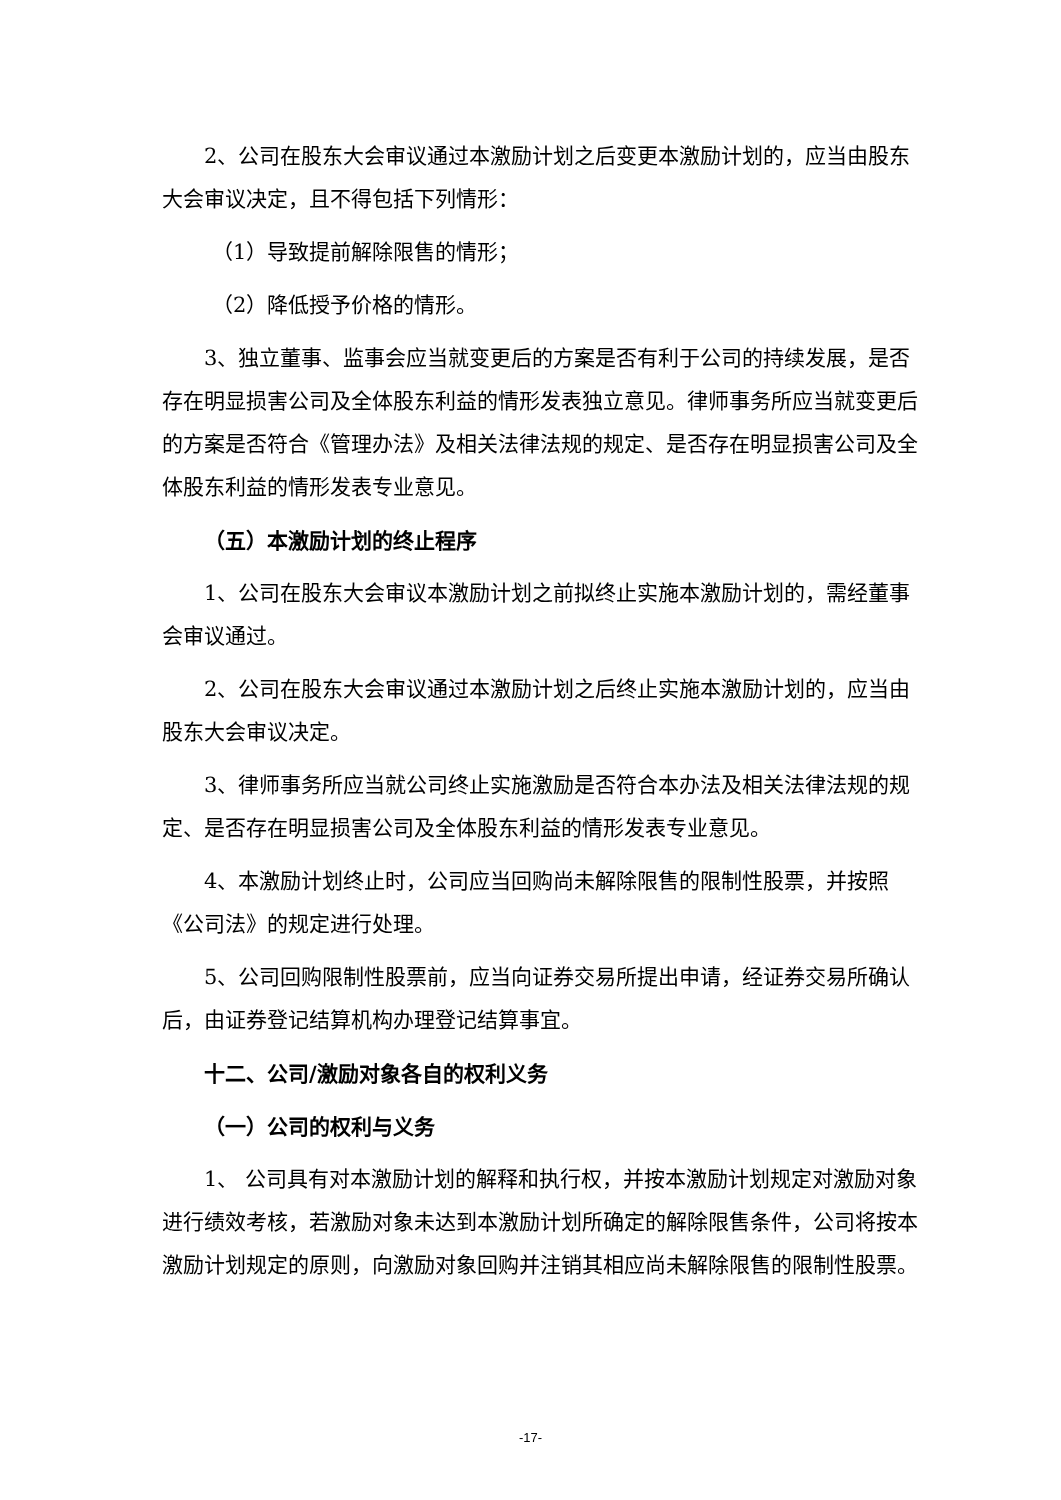2、公司在股东大会审议通过本激励计划之后变更本激励计划的，应当由股东大会审议决定，且不得包括下列情形：
（1）导致提前解除限售的情形；
（2）降低授予价格的情形。
3、独立董事、监事会应当就变更后的方案是否有利于公司的持续发展，是否存在明显损害公司及全体股东利益的情形发表独立意见。律师事务所应当就变更后的方案是否符合《管理办法》及相关法律法规的规定、是否存在明显损害公司及全体股东利益的情形发表专业意见。
（五）本激励计划的终止程序
1、公司在股东大会审议本激励计划之前拟终止实施本激励计划的，需经董事会审议通过。
2、公司在股东大会审议通过本激励计划之后终止实施本激励计划的，应当由股东大会审议决定。
3、律师事务所应当就公司终止实施激励是否符合本办法及相关法律法规的规定、是否存在明显损害公司及全体股东利益的情形发表专业意见。
4、本激励计划终止时，公司应当回购尚未解除限售的限制性股票，并按照《公司法》的规定进行处理。
5、公司回购限制性股票前，应当向证券交易所提出申请，经证券交易所确认后，由证券登记结算机构办理登记结算事宜。
十二、公司/激励对象各自的权利义务
（一）公司的权利与义务
1、 公司具有对本激励计划的解释和执行权，并按本激励计划规定对激励对象进行绩效考核，若激励对象未达到本激励计划所确定的解除限售条件，公司将按本激励计划规定的原则，向激励对象回购并注销其相应尚未解除限售的限制性股票。
-17-